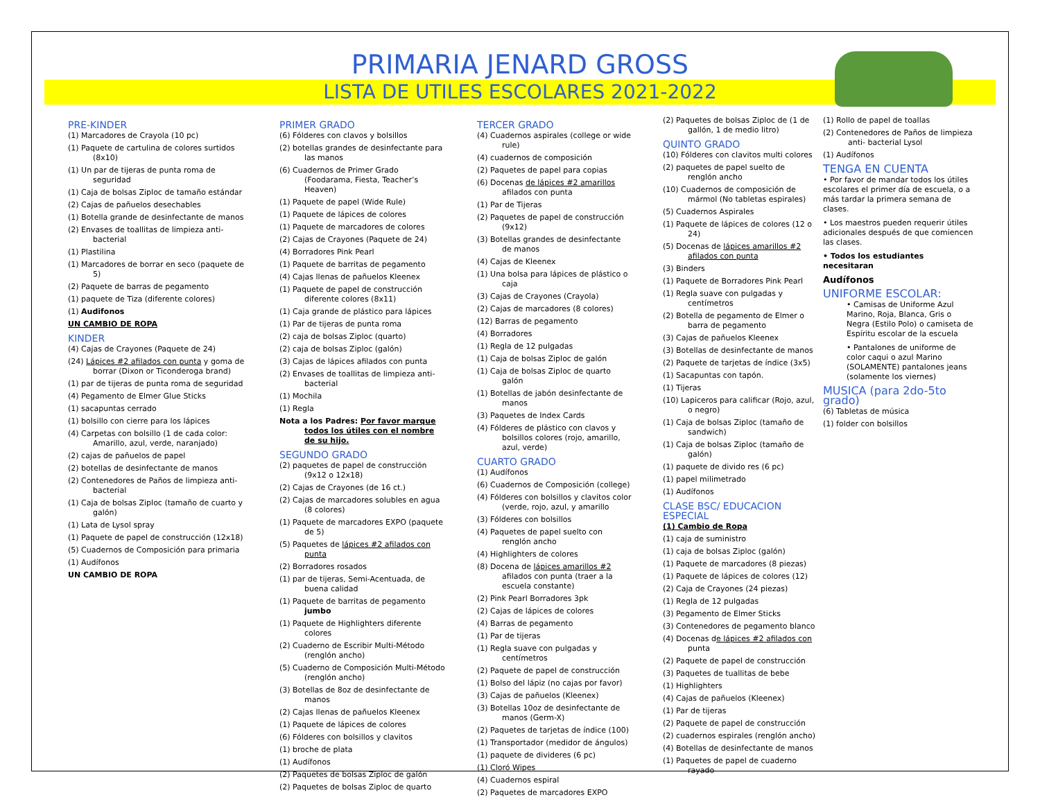PRIMARIA JENARD GROSS
LISTA DE UTILES ESCOLARES 2021-2022
PRE-KINDER
(1) Marcadores de Crayola (10 pc)
(1) Paquete de cartulina de colores surtidos (8x10)
(1) Un par de tijeras de punta roma de seguridad
(1) Caja de bolsas Ziploc de tamaño estándar
(2) Cajas de pañuelos desechables
(1) Botella grande de desinfectante de manos
(2) Envases de toallitas de limpieza anti-bacterial
(1) Plastilina
(1) Marcadores de borrar en seco (paquete de 5)
(2) Paquete de barras de pegamento
(1) paquete de Tiza (diferente colores)
(1) Audifonos
UN CAMBIO DE ROPA
KINDER
(4) Cajas de Crayones (Paquete de 24)
(24) Lápices #2 afilados con punta y goma de borrar (Dixon or Ticonderoga brand)
(1) par de tijeras de punta roma de seguridad
(4) Pegamento de Elmer Glue Sticks
(1) sacapuntas cerrado
(1) bolsillo con cierre para los lápices
(4) Carpetas con bolsillo (1 de cada color: Amarillo, azul, verde, naranjado)
(2) cajas de pañuelos de papel
(2) botellas de desinfectante de manos
(2) Contenedores de Paños de limpieza anti-bacterial
(1) Caja de bolsas Ziploc (tamaño de cuarto y galón)
(1) Lata de Lysol spray
(1) Paquete de papel de construcción (12x18)
(5) Cuadernos de Composición para primaria
(1) Audífonos
UN CAMBIO DE ROPA
PRIMER GRADO
(6) Fólderes con clavos y bolsillos
(2) botellas grandes de desinfectante para las manos
(6) Cuadernos de Primer Grado (Foodarama, Fiesta, Teacher’s Heaven)
(1) Paquete de papel (Wide Rule)
(1) Paquete de lápices de colores
(1) Paquete de marcadores de colores
(2) Cajas de Crayones (Paquete de 24)
(4) Borradores Pink Pearl
(1) Paquete de barritas de pegamento
(4) Cajas llenas de pañuelos Kleenex
(1) Paquete de papel de construcción diferente colores (8x11)
(1) Caja grande de plástico para lápices
(1) Par de tijeras de punta roma
(2) caja de bolsas Ziploc (quarto)
(2) caja de bolsas Ziploc (galón)
(3) Cajas de lápices afilados con punta
(2) Envases de toallitas de limpieza anti-bacterial
(1) Mochila
(1) Regla
Nota a los Padres: Por favor marque todos los útiles con el nombre de su hijo.
SEGUNDO GRADO
(2) paquetes de papel de construcción (9x12 o 12x18)
(2) Cajas de Crayones (de 16 ct.)
(2) Cajas de marcadores solubles en agua (8 colores)
(1) Paquete de marcadores EXPO (paquete de 5)
(5) Paquetes de lápices #2 afilados con punta
(2) Borradores rosados
(1) par de tijeras, Semi-Acentuada, de buena calidad
(1) Paquete de barritas de pegamento jumbo
(1) Paquete de Highlighters diferente colores
(2) Cuaderno de Escribir Multi-Método (renglón ancho)
(5) Cuaderno de Composición Multi-Método (renglón ancho)
(3) Botellas de 8oz de desinfectante de manos
(2) Cajas llenas de pañuelos Kleenex
(1) Paquete de lápices de colores
(6) Fólderes con bolsillos y clavitos
(1) broche de plata
(1) Audífonos
(2) Paquetes de bolsas Ziploc de galón
(2) Paquetes de bolsas Ziploc de quarto
TERCER GRADO
(4) Cuadernos aspirales (college or wide rule)
(4) cuadernos de composición
(2) Paquetes de papel para copias
(6) Docenas de lápices #2 amarillos afilados con punta
(1) Par de Tijeras
(2) Paquetes de papel de construcción (9x12)
(3) Botellas grandes de desinfectante de manos
(4) Cajas de Kleenex
(1) Una bolsa para lápices de plástico o caja
(3) Cajas de Crayones (Crayola)
(2) Cajas de marcadores (8 colores)
(12) Barras de pegamento
(4) Borradores
(1) Regla de 12 pulgadas
(1) Caja de bolsas Ziploc de galón
(1) Caja de bolsas Ziploc de quarto galón
(1) Botellas de jabón desinfectante de manos
(3) Paquetes de Index Cards
(4) Fólderes de plástico con clavos y bolsillos colores (rojo, amarillo, azul, verde)
CUARTO GRADO
(1) Audífonos
(6) Cuadernos de Composición (college)
(4) Fólderes con bolsillos y clavitos color (verde, rojo, azul, y amarillo
(3) Fólderes con bolsillos
(4) Paquetes de papel suelto con renglón ancho
(4) Highlighters de colores
(8) Docena de lápices amarillos #2 afilados con punta (traer a la escuela constante)
(2) Pink Pearl Borradores 3pk
(2) Cajas de lápices de colores
(4) Barras de pegamento
(1) Par de tijeras
(1) Regla suave con pulgadas y centímetros
(2) Paquete de papel de construcción
(1) Bolso del lápiz (no cajas por favor)
(3) Cajas de pañuelos (Kleenex)
(3) Botellas 10oz de desinfectante de manos (Germ-X)
(2) Paquetes de tarjetas de índice (100)
(1) Transportador (medidor de ángulos)
(1) paquete de divideres (6 pc)
(1) Cloró Wipes
(4) Cuadernos espiral
(2) Paquetes de marcadores EXPO
(2) Paquetes de bolsas Ziploc de (1 de gallón, 1 de medio litro)
QUINTO GRADO
(10) Fólderes con clavitos multi colores
(2) paquetes de papel suelto de renglón ancho
(10) Cuadernos de composición de mármol (No tabletas espirales)
(5) Cuadernos Aspirales
(1) Paquete de lápices de colores (12 o 24)
(5) Docenas de lápices amarillos #2 afilados con punta
(3) Binders
(1) Paquete de Borradores Pink Pearl
(1) Regla suave con pulgadas y centímetros
(2) Botella de pegamento de Elmer o barra de pegamento
(3) Cajas de pañuelos Kleenex
(3) Botellas de desinfectante de manos
(2) Paquete de tarjetas de índice (3x5)
(1) Sacapuntas con tapón.
(1) Tijeras
(10) Lapiceros para calificar (Rojo, azul, o negro)
(1) Caja de bolsas Ziploc (tamaño de sandwich)
(1) Caja de bolsas Ziploc (tamaño de galón)
(1) paquete de divido res (6 pc)
(1) papel milimetrado
(1) Audífonos
CLASE BSC/ EDUCACION ESPECIAL
(1) Cambio de Ropa
(1) caja de suministro
(1) caja de bolsas Ziploc (galón)
(1) Paquete de marcadores (8 piezas)
(1) Paquete de lápices de colores (12)
(2) Caja de Crayones (24 piezas)
(1) Regla de 12 pulgadas
(3) Pegamento de Elmer Sticks
(3) Contenedores de pegamento blanco
(4) Docenas de lápices #2 afilados con punta
(2) Paquete de papel de construcción
(3) Paquetes de tuallitas de bebe
(1) Highlighters
(4) Cajas de pañuelos (Kleenex)
(1) Par de tijeras
(2) Paquete de papel de construcción
(2) cuadernos espirales (renglón ancho)
(4) Botellas de desinfectante de manos
(1) Paquetes de papel de cuaderno rayado
(1) Rollo de papel de toallas
(2) Contenedores de Paños de limpieza anti- bacterial Lysol
(1) Audífonos
TENGA EN CUENTA
• Por favor de mandar todos los útiles escolares el primer día de escuela, o a más tardar la primera semana de clases.
• Los maestros pueden requerir útiles adicionales después de que comiencen las clases.
• Todos los estudiantes necesitaran
Audífonos
UNIFORME ESCOLAR:
• Camisas de Uniforme Azul Marino, Roja, Blanca, Gris o Negra (Estilo Polo) o camiseta de Espíritu escolar de la escuela
• Pantalones de uniforme de color caqui o azul Marino (SOLAMENTE) pantalones jeans (solamente los viernes)
MUSICA (para 2do-5to grado)
(6) Tabletas de música
(1) folder con bolsillos